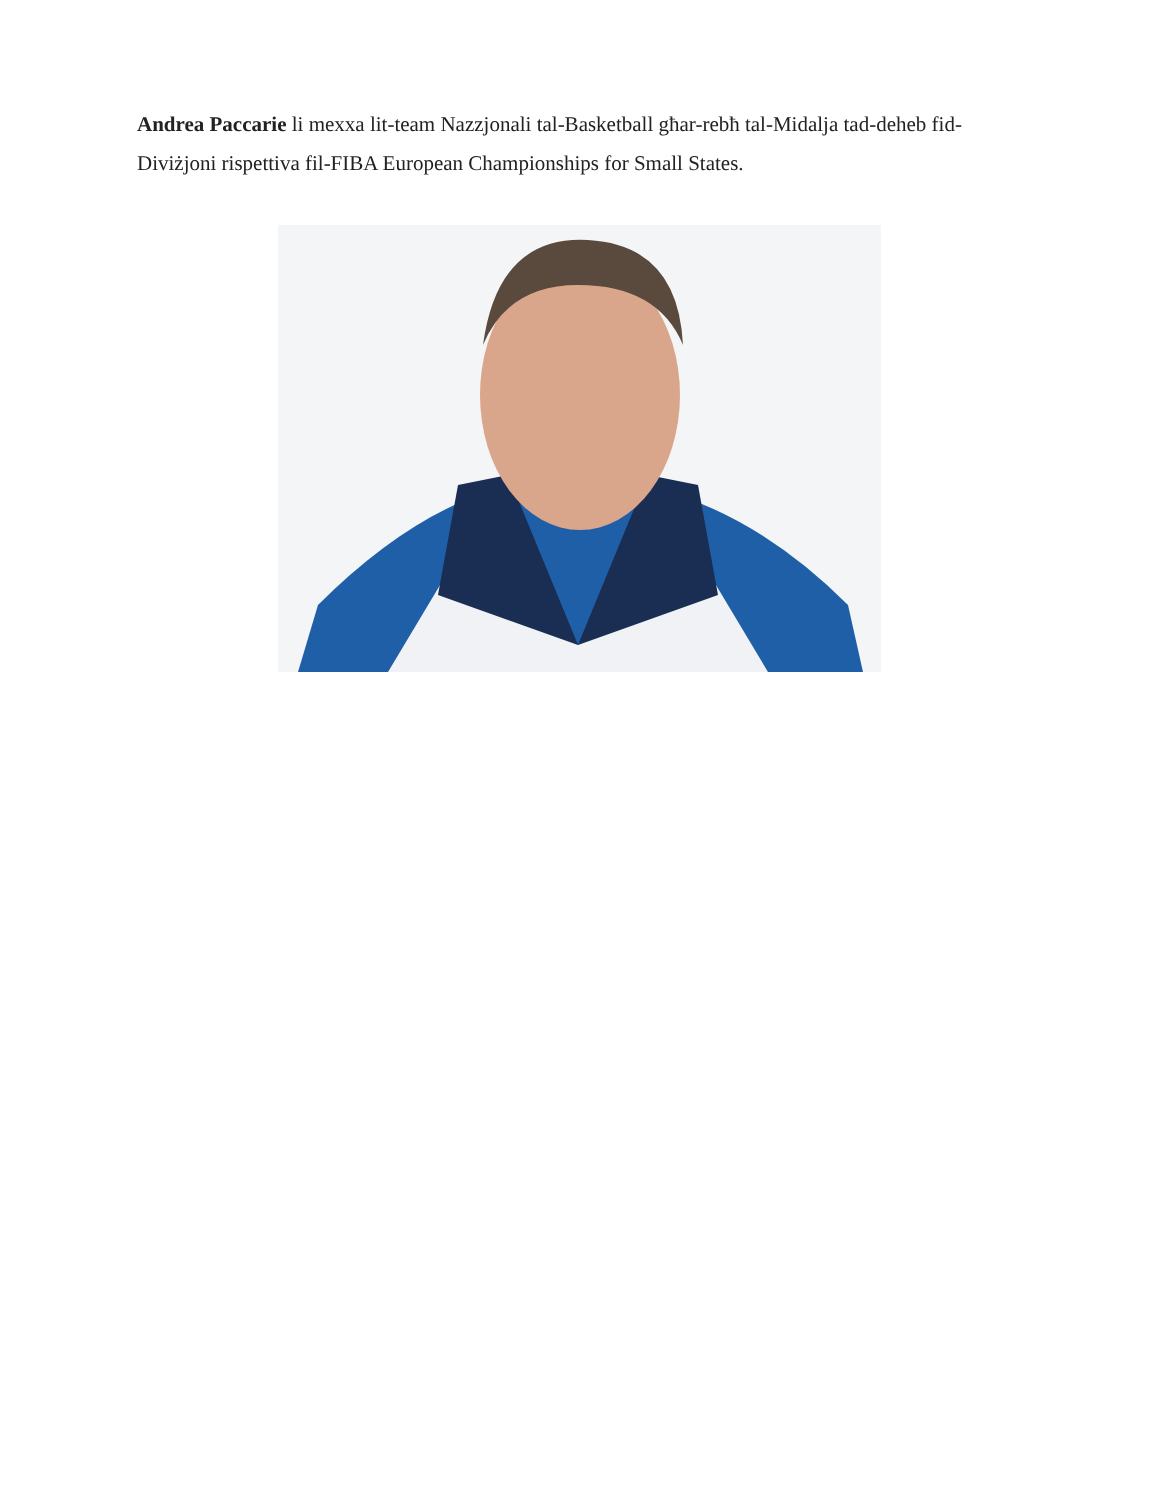Andrea Paccarie li mexxa lit-team Nazzjonali tal-Basketball għar-rebħ tal-Midalja tad-deheb fid-Diviżjoni rispettiva fil-FIBA European Championships for Small States.